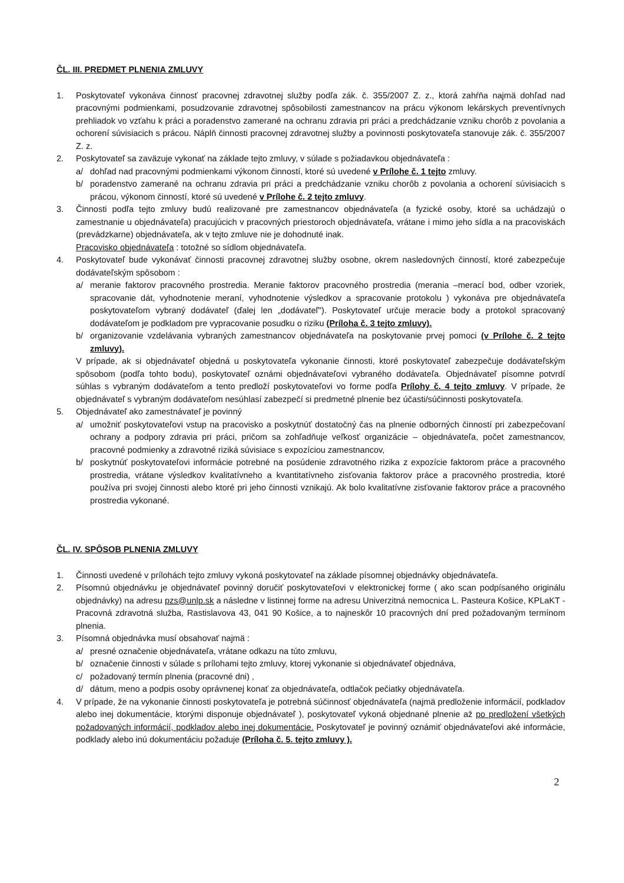ČL. III. PREDMET PLNENIA ZMLUVY
1. Poskytovateľ vykonáva činnosť pracovnej zdravotnej služby podľa zák. č. 355/2007 Z. z., ktorá zahŕňa najmä dohľad nad pracovnými podmienkami, posudzovanie zdravotnej spôsobilosti zamestnancov na prácu výkonom lekárskych preventívnych prehliadok vo vzťahu k práci a poradenstvo zamerané na ochranu zdravia pri práci a predchádzanie vzniku chorôb z povolania a ochorení súvisiacich s prácou. Náplň činnosti pracovnej zdravotnej služby a povinnosti poskytovateľa stanovuje zák. č. 355/2007 Z. z.
2. Poskytovateľ sa zaväzuje vykonať na základe tejto zmluvy, v súlade s požiadavkou objednávateľa :
a/ dohľad nad pracovnými podmienkami výkonom činností, ktoré sú uvedené v Prílohe č. 1 tejto zmluvy.
b/ poradenstvo zamerané na ochranu zdravia pri práci a predchádzanie vzniku chorôb z povolania a ochorení súvisiacich s prácou, výkonom činností, ktoré sú uvedené v Prílohe č. 2 tejto zmluvy.
3. Činnosti podľa tejto zmluvy budú realizované pre zamestnancov objednávateľa (a fyzické osoby, ktoré sa uchádzajú o zamestnanie u objednávateľa) pracujúcich v pracovných priestoroch objednávateľa, vrátane i mimo jeho sídla a na pracoviskách (prevádzkarne) objednávateľa, ak v tejto zmluve nie je dohodnuté inak.
Pracovisko objednávateľa : totožné so sídlom objednávateľa.
4. Poskytovateľ bude vykonávať činnosti pracovnej zdravotnej služby osobne, okrem nasledovných činností, ktoré zabezpečuje dodávateľským spôsobom :
a/ meranie faktorov pracovného prostredia. Meranie faktorov pracovného prostredia (merania –merací bod, odber vzoriek, spracovanie dát, vyhodnotenie meraní, vyhodnotenie výsledkov a spracovanie protokolu ) vykonáva pre objednávateľa poskytovateľom vybraný dodávateľ (ďalej len „dodávateľ"). Poskytovateľ určuje meracie body a protokol spracovaný dodávateľom je podkladom pre vypracovanie posudku o riziku (Príloha č. 3 tejto zmluvy).
b/ organizovanie vzdelávania vybraných zamestnancov objednávateľa na poskytovanie prvej pomoci (v Prílohe č. 2 tejto zmluvy).
V prípade, ak si objednávateľ objedná u poskytovateľa vykonanie činnosti, ktoré poskytovateľ zabezpečuje dodávateľským spôsobom (podľa tohto bodu), poskytovateľ oznámi objednávateľovi vybraného dodávateľa. Objednávateľ písomne potvrdí súhlas s vybraným dodávateľom a tento predloží poskytovateľovi vo forme podľa Prílohy č. 4 tejto zmluvy. V prípade, že objednávateľ s vybraným dodávateľom nesúhlasí zabezpečí si predmetné plnenie bez účasti/súčinnosti poskytovateľa.
5. Objednávateľ ako zamestnávateľ je povinný
a/ umožniť poskytovateľovi vstup na pracovisko a poskytnúť dostatočný čas na plnenie odborných činností pri zabezpečovaní ochrany a podpory zdravia pri práci, pričom sa zohľadňuje veľkosť organizácie – objednávateľa, počet zamestnancov, pracovné podmienky a zdravotné riziká súvisiace s expozíciou zamestnancov,
b/ poskytnúť poskytovateľovi informácie potrebné na posúdenie zdravotného rizika z expozície faktorom práce a pracovného prostredia, vrátane výsledkov kvalitatívneho a kvantitatívneho zisťovania faktorov práce a pracovného prostredia, ktoré používa pri svojej činnosti alebo ktoré pri jeho činnosti vznikajú. Ak bolo kvalitatívne zisťovanie faktorov práce a pracovného prostredia vykonané.
ČL. IV. SPÔSOB PLNENIA ZMLUVY
1. Činnosti uvedené v prílohách tejto zmluvy vykoná poskytovateľ na základe písomnej objednávky objednávateľa.
2. Písomnú objednávku je objednávateľ povinný doručiť poskytovateľovi v elektronickej forme ( ako scan podpísaného originálu objednávky) na adresu pzs@unlp.sk a následne v listinnej forme na adresu Univerzitná nemocnica L. Pasteura Košice, KPLaKT - Pracovná zdravotná služba, Rastislavova 43, 041 90 Košice, a to najneskôr 10 pracovných dní pred požadovaným termínom plnenia.
3. Písomná objednávka musí obsahovať najmä :
a/ presné označenie objednávateľa, vrátane odkazu na túto zmluvu,
b/ označenie činnosti v súlade s prílohami tejto zmluvy, ktorej vykonanie si objednávateľ objednáva,
c/ požadovaný termín plnenia (pracovné dni) ,
d/ dátum, meno a podpis osoby oprávnenej konať za objednávateľa, odtlačok pečiatky objednávateľa.
4. V prípade, že na vykonanie činnosti poskytovateľa je potrebná súčinnosť objednávateľa (najmä predloženie informácií, podkladov alebo inej dokumentácie, ktorými disponuje objednávateľ ), poskytovateľ vykoná objednané plnenie až po predložení všetkých požadovaných informácií, podkladov alebo inej dokumentácie. Poskytovateľ je povinný oznámiť objednávateľovi aké informácie, podklady alebo inú dokumentáciu požaduje (Príloha č. 5. tejto zmluvy ).
2